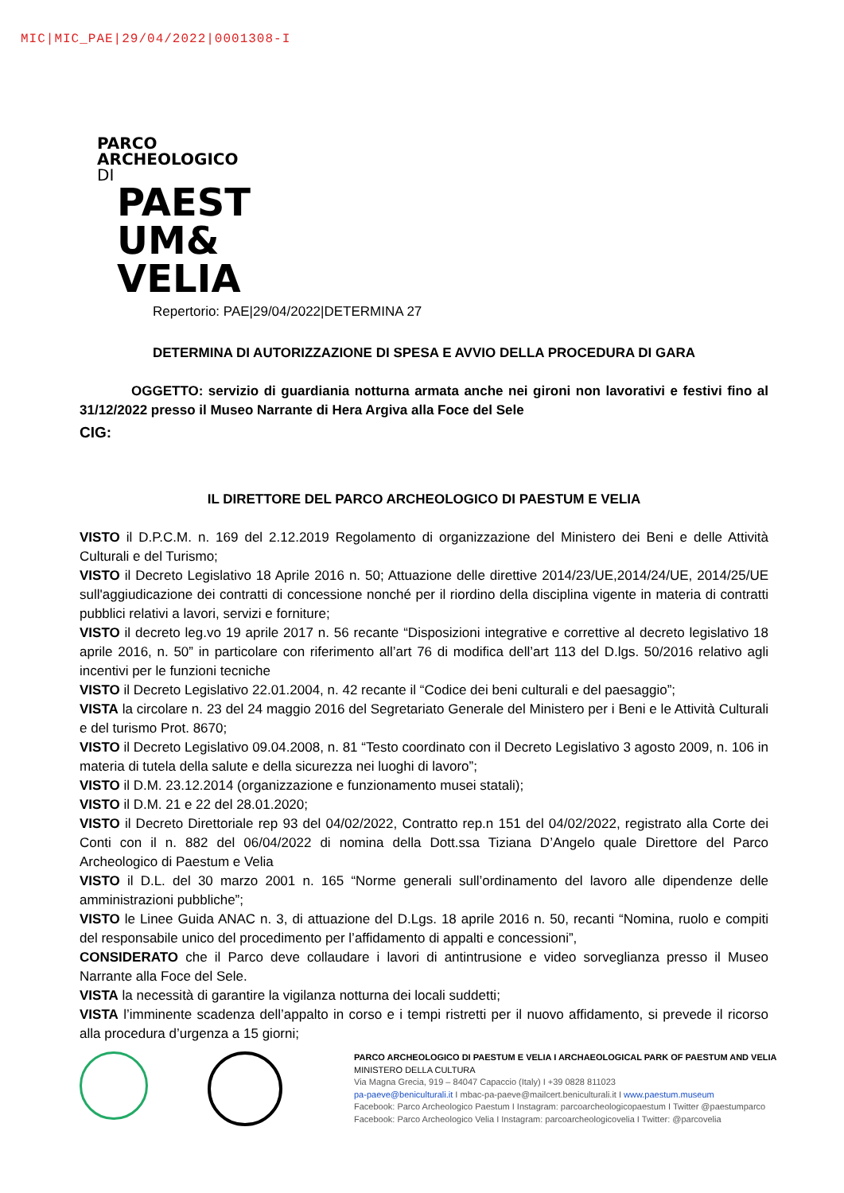MIC|MIC_PAE|29/04/2022|0001308-I
PARCO
ARCHEOLOGICO
DI
PAEST
UM&
VELIA
Repertorio: PAE|29/04/2022|DETERMINA 27
DETERMINA DI AUTORIZZAZIONE DI SPESA E AVVIO DELLA PROCEDURA DI GARA
OGGETTO: servizio di guardiania notturna armata anche nei gironi non lavorativi e festivi fino al 31/12/2022 presso il Museo Narrante di Hera Argiva alla Foce del Sele
CIG:
IL DIRETTORE DEL PARCO ARCHEOLOGICO DI PAESTUM E VELIA
VISTO il D.P.C.M. n. 169 del 2.12.2019 Regolamento di organizzazione del Ministero dei Beni e delle Attività Culturali e del Turismo;
VISTO il Decreto Legislativo 18 Aprile 2016 n. 50; Attuazione delle direttive 2014/23/UE,2014/24/UE, 2014/25/UE sull'aggiudicazione dei contratti di concessione nonché per il riordino della disciplina vigente in materia di contratti pubblici relativi a lavori, servizi e forniture;
VISTO il decreto leg.vo 19 aprile 2017 n. 56 recante “Disposizioni integrative e correttive al decreto legislativo 18 aprile 2016, n. 50” in particolare con riferimento all’art 76 di modifica dell’art 113 del D.lgs. 50/2016 relativo agli incentivi per le funzioni tecniche
VISTO il Decreto Legislativo 22.01.2004, n. 42 recante il “Codice dei beni culturali e del paesaggio”;
VISTA la circolare n. 23 del 24 maggio 2016 del Segretariato Generale del Ministero per i Beni e le Attività Culturali e del turismo Prot. 8670;
VISTO il Decreto Legislativo 09.04.2008, n. 81 “Testo coordinato con il Decreto Legislativo 3 agosto 2009, n. 106 in materia di tutela della salute e della sicurezza nei luoghi di lavoro”;
VISTO il D.M. 23.12.2014 (organizzazione e funzionamento musei statali);
VISTO il D.M. 21 e 22 del 28.01.2020;
VISTO il Decreto Direttoriale rep 93 del 04/02/2022, Contratto rep.n 151 del 04/02/2022, registrato alla Corte dei Conti con il n. 882 del 06/04/2022 di nomina della Dott.ssa Tiziana D’Angelo quale Direttore del Parco Archeologico di Paestum e Velia
VISTO il D.L. del 30 marzo 2001 n. 165 “Norme generali sull’ordinamento del lavoro alle dipendenze delle amministrazioni pubbliche”;
VISTO le Linee Guida ANAC n. 3, di attuazione del D.Lgs. 18 aprile 2016 n. 50, recanti “Nomina, ruolo e compiti del responsabile unico del procedimento per l’affidamento di appalti e concessioni”,
CONSIDERATO che il Parco deve collaudare i lavori di antintrusione e video sorveglianza presso il Museo Narrante alla Foce del Sele.
VISTA la necessità di garantire la vigilanza notturna dei locali suddetti;
VISTA l’imminente scadenza dell’appalto in corso e i tempi ristretti per il nuovo affidamento, si prevede il ricorso alla procedura d’urgenza a 15 giorni;
PARCO ARCHEOLOGICO DI PAESTUM E VELIA I ARCHAEOLOGICAL PARK OF PAESTUM AND VELIA
MINISTERO DELLA CULTURA
Via Magna Grecia, 919 – 84047 Capaccio (Italy) I +39 0828 811023
pa-paeve@beniculturali.it I mbac-pa-paeve@mailcert.beniculturali.it I www.paestum.museum
Facebook: Parco Archeologico Paestum I Instagram: parcoarcheologicopaestum I Twitter @paestumparco
Facebook: Parco Archeologico Velia I Instagram: parcoarcheologicovelia I Twitter: @parcovelia